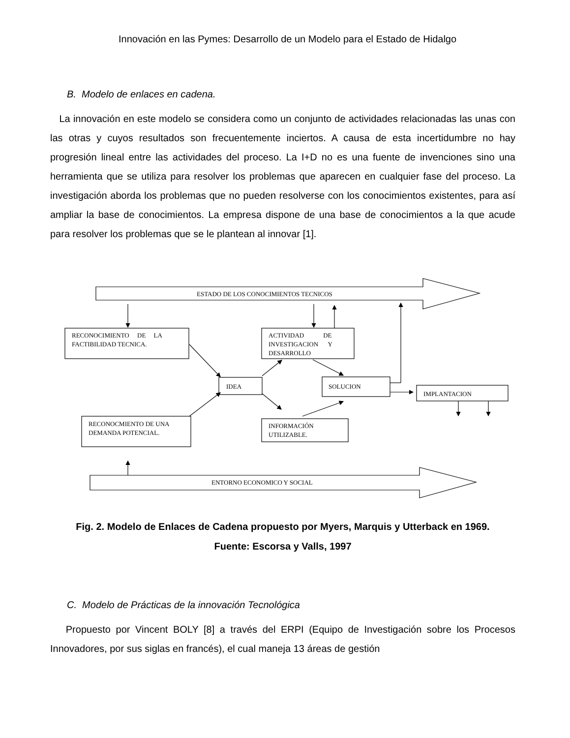Innovación en las Pymes: Desarrollo de un Modelo para el Estado de Hidalgo
B. Modelo de enlaces en cadena.
La innovación en este modelo se considera como un conjunto de actividades relacionadas las unas con las otras y cuyos resultados son frecuentemente inciertos. A causa de esta incertidumbre no hay progresión lineal entre las actividades del proceso. La I+D no es una fuente de invenciones sino una herramienta que se utiliza para resolver los problemas que aparecen en cualquier fase del proceso. La investigación aborda los problemas que no pueden resolverse con los conocimientos existentes, para así ampliar la base de conocimientos. La empresa dispone de una base de conocimientos a la que acude para resolver los problemas que se le plantean al innovar [1].
ESTADO DE LOS CONOCIMIENTOS TECNICOS
RECONOCIMIENTO DE LA
FACTIBILIDAD TECNICA.
ACTIVIDAD DE
INVESTIGACION Y
DESARROLLO
IDEA
SOLUCION
IMPLANTACION
RECONOCMIENTO DE UNA
DEMANDA POTENCIAL.
INFORMACIÓN
UTILIZABLE.
ENTORNO ECONOMICO Y SOCIAL
Fig. 2. Modelo de Enlaces de Cadena propuesto por Myers, Marquis y Utterback en 1969.
Fuente: Escorsa y Valls, 1997
C. Modelo de Prácticas de la innovación Tecnológica
Propuesto por Vincent BOLY [8] a través del ERPI (Equipo de Investigación sobre los Procesos Innovadores, por sus siglas en francés), el cual maneja 13 áreas de gestión